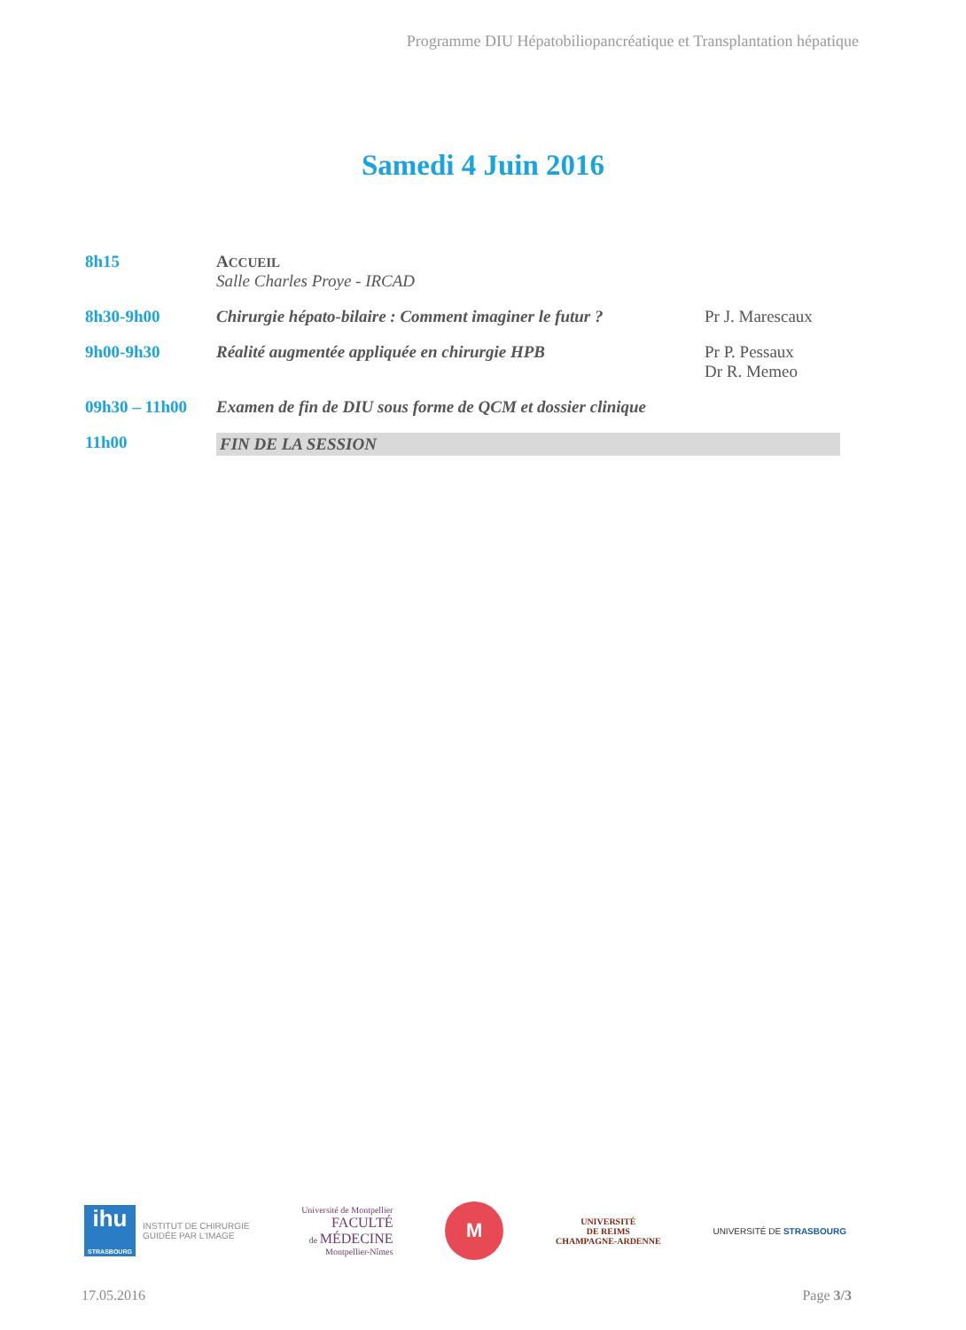Programme DIU Hépatobiliopancréatique et Transplantation hépatique
Samedi 4 Juin 2016
| 8h15 | A CCUEIL Salle Charles Proye - IRCAD | |
| 8h30-9h00 | Chirurgie hépato-bilaire : Comment imaginer le futur ? | Pr J. Marescaux |
| 9h00-9h30 | Réalité augmentée appliquée en chirurgie HPB | Pr P. Pessaux Dr R. Memeo |
| 09h30 – 11h00 | Examen de fin de DIU sous forme de QCM et dossier clinique | |
| 11h00 | FIN DE LA SESSION | |
ihu
STRASBOURG
INSTITUT DE CHIRURGIE
GUIDÉE PAR L'IMAGE
Université de Montpellier
FACULTÉ
de MÉDECINE
Montpellier-Nîmes
M
UNIVERSITÉ
DE REIMS
CHAMPAGNE-ARDENNE
UNIVERSITÉ DE STRASBOURG
17.05.2016 Page 3/3